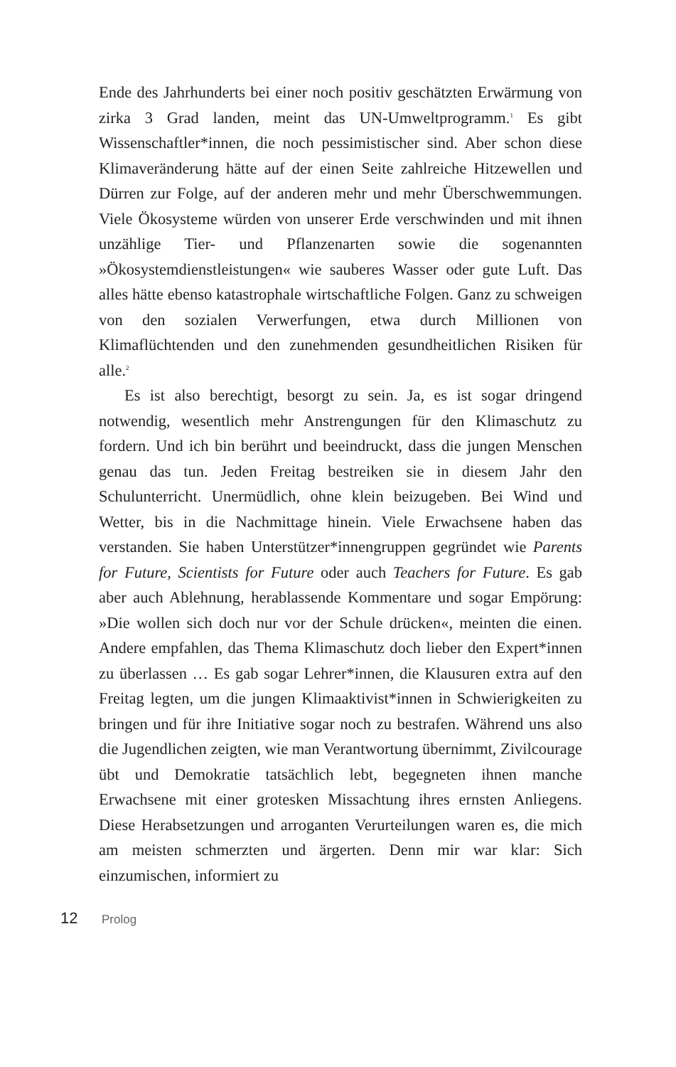Ende des Jahrhunderts bei einer noch positiv geschätzten Erwärmung von zirka 3 Grad landen, meint das UN-Umweltprogramm.<sup>1</sup> Es gibt Wissenschaftler*innen, die noch pessimistischer sind. Aber schon diese Klimaveränderung hätte auf der einen Seite zahlreiche Hitzewellen und Dürren zur Folge, auf der anderen mehr und mehr Überschwemmungen. Viele Ökosysteme würden von unserer Erde verschwinden und mit ihnen unzählige Tier- und Pflanzenarten sowie die sogenannten »Ökosystemdienstleistungen« wie sauberes Wasser oder gute Luft. Das alles hätte ebenso katastrophale wirtschaftliche Folgen. Ganz zu schweigen von den sozialen Verwerfungen, etwa durch Millionen von Klimaflüchtenden und den zunehmenden gesundheitlichen Risiken für alle.<sup>2</sup>
Es ist also berechtigt, besorgt zu sein. Ja, es ist sogar dringend notwendig, wesentlich mehr Anstrengungen für den Klimaschutz zu fordern. Und ich bin berührt und beeindruckt, dass die jungen Menschen genau das tun. Jeden Freitag bestreiken sie in diesem Jahr den Schulunterricht. Unermüdlich, ohne klein beizugeben. Bei Wind und Wetter, bis in die Nachmittage hinein. Viele Erwachsene haben das verstanden. Sie haben Unterstützer*innengruppen gegründet wie Parents for Future, Scientists for Future oder auch Teachers for Future. Es gab aber auch Ablehnung, herablassende Kommentare und sogar Empörung: »Die wollen sich doch nur vor der Schule drücken«, meinten die einen. Andere empfahlen, das Thema Klimaschutz doch lieber den Expert*innen zu überlassen … Es gab sogar Lehrer*innen, die Klausuren extra auf den Freitag legten, um die jungen Klimaaktivist*innen in Schwierigkeiten zu bringen und für ihre Initiative sogar noch zu bestrafen. Während uns also die Jugendlichen zeigten, wie man Verantwortung übernimmt, Zivilcourage übt und Demokratie tatsächlich lebt, begegneten ihnen manche Erwachsene mit einer grotesken Missachtung ihres ernsten Anliegens. Diese Herabsetzungen und arroganten Verurteilungen waren es, die mich am meisten schmerzten und ärgerten. Denn mir war klar: Sich einzumischen, informiert zu
12 Prolog